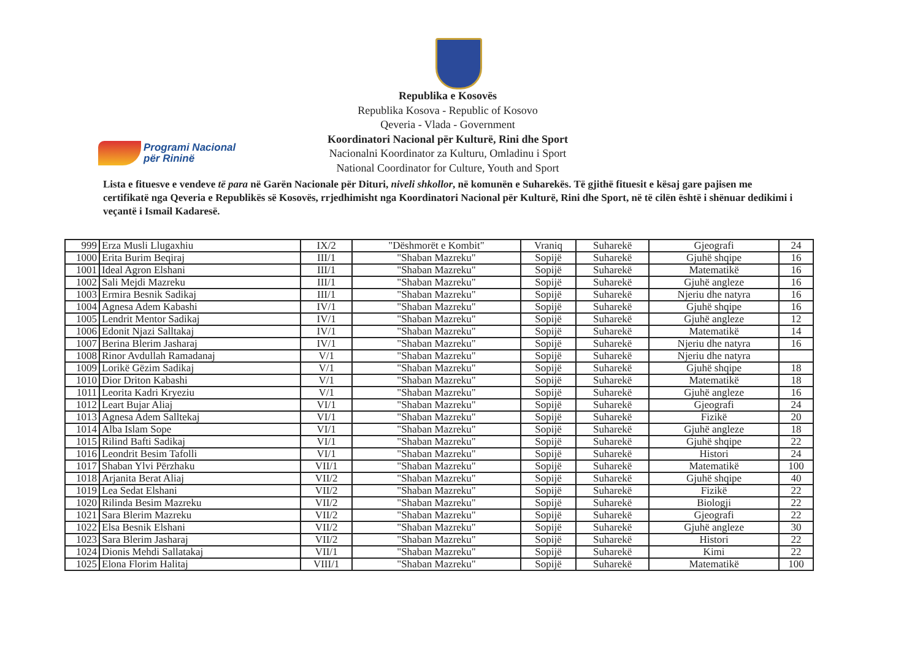Programi Nacional
për Rininë
Republika e Kosovës
Republika Kosova - Republic of Kosovo
Qeveria - Vlada - Government
Koordinatori Nacional për Kulturë, Rini dhe Sport
Nacionalni Koordinator za Kulturu, Omladinu i Sport
National Coordinator for Culture, Youth and Sport
Lista e fituesve e vendeve të para në Garën Nacionale për Dituri, niveli shkollor, në komunën e Suharekës. Të gjithë fituesit e kësaj gare pajisen me certifikatë nga Qeveria e Republikës së Kosovës, rrjedhimisht nga Koordinatori Nacional për Kulturë, Rini dhe Sport, në të cilën është i shënuar dedikimi i veçantë i Ismail Kadaresë.
| 999 | Erza Musli Llugaxhiu | IX/2 | "Dëshmorët e Kombit" | Vraniq | Suharekë | Gjeografi | 24 |
| 1000 | Erita Burim Beqiraj | III/1 | "Shaban Mazreku" | Sopijë | Suharekë | Gjuhë shqipe | 16 |
| 1001 | Ideal Agron Elshani | III/1 | "Shaban Mazreku" | Sopijë | Suharekë | Matematikë | 16 |
| 1002 | Sali Mejdi Mazreku | III/1 | "Shaban Mazreku" | Sopijë | Suharekë | Gjuhë angleze | 16 |
| 1003 | Ermira Besnik Sadikaj | III/1 | "Shaban Mazreku" | Sopijë | Suharekë | Njeriu dhe natyra | 16 |
| 1004 | Agnesa Adem Kabashi | IV/1 | "Shaban Mazreku" | Sopijë | Suharekë | Gjuhë shqipe | 16 |
| 1005 | Lendrit Mentor Sadikaj | IV/1 | "Shaban Mazreku" | Sopijë | Suharekë | Gjuhë angleze | 12 |
| 1006 | Edonit Njazi Salltakaj | IV/1 | "Shaban Mazreku" | Sopijë | Suharekë | Matematikë | 14 |
| 1007 | Berina Blerim Jasharaj | IV/1 | "Shaban Mazreku" | Sopijë | Suharekë | Njeriu dhe natyra | 16 |
| 1008 | Rinor Avdullah Ramadanaj | V/1 | "Shaban Mazreku" | Sopijë | Suharekë | Njeriu dhe natyra | |
| 1009 | Lorikë Gëzim Sadikaj | V/1 | "Shaban Mazreku" | Sopijë | Suharekë | Gjuhë shqipe | 18 |
| 1010 | Dior Driton Kabashi | V/1 | "Shaban Mazreku" | Sopijë | Suharekë | Matematikë | 18 |
| 1011 | Leorita Kadri Kryeziu | V/1 | "Shaban Mazreku" | Sopijë | Suharekë | Gjuhë angleze | 16 |
| 1012 | Leart Bujar Aliaj | VI/1 | "Shaban Mazreku" | Sopijë | Suharekë | Gjeografi | 24 |
| 1013 | Agnesa Adem Salltekaj | VI/1 | "Shaban Mazreku" | Sopijë | Suharekë | Fizikë | 20 |
| 1014 | Alba Islam Sope | VI/1 | "Shaban Mazreku" | Sopijë | Suharekë | Gjuhë angleze | 18 |
| 1015 | Rilind Bafti Sadikaj | VI/1 | "Shaban Mazreku" | Sopijë | Suharekë | Gjuhë shqipe | 22 |
| 1016 | Leondrit Besim Tafolli | VI/1 | "Shaban Mazreku" | Sopijë | Suharekë | Histori | 24 |
| 1017 | Shaban Ylvi Përzhaku | VII/1 | "Shaban Mazreku" | Sopijë | Suharekë | Matematikë | 100 |
| 1018 | Arjanita Berat Aliaj | VII/2 | "Shaban Mazreku" | Sopijë | Suharekë | Gjuhë shqipe | 40 |
| 1019 | Lea Sedat Elshani | VII/2 | "Shaban Mazreku" | Sopijë | Suharekë | Fizikë | 22 |
| 1020 | Rilinda Besim Mazreku | VII/2 | "Shaban Mazreku" | Sopijë | Suharekë | Biologji | 22 |
| 1021 | Sara Blerim Mazreku | VII/2 | "Shaban Mazreku" | Sopijë | Suharekë | Gjeografi | 22 |
| 1022 | Elsa Besnik Elshani | VII/2 | "Shaban Mazreku" | Sopijë | Suharekë | Gjuhë angleze | 30 |
| 1023 | Sara Blerim Jasharaj | VII/2 | "Shaban Mazreku" | Sopijë | Suharekë | Histori | 22 |
| 1024 | Dionis Mehdi Sallatakaj | VII/1 | "Shaban Mazreku" | Sopijë | Suharekë | Kimi | 22 |
| 1025 | Elona Florim Halitaj | VIII/1 | "Shaban Mazreku" | Sopijë | Suharekë | Matematikë | 100 |